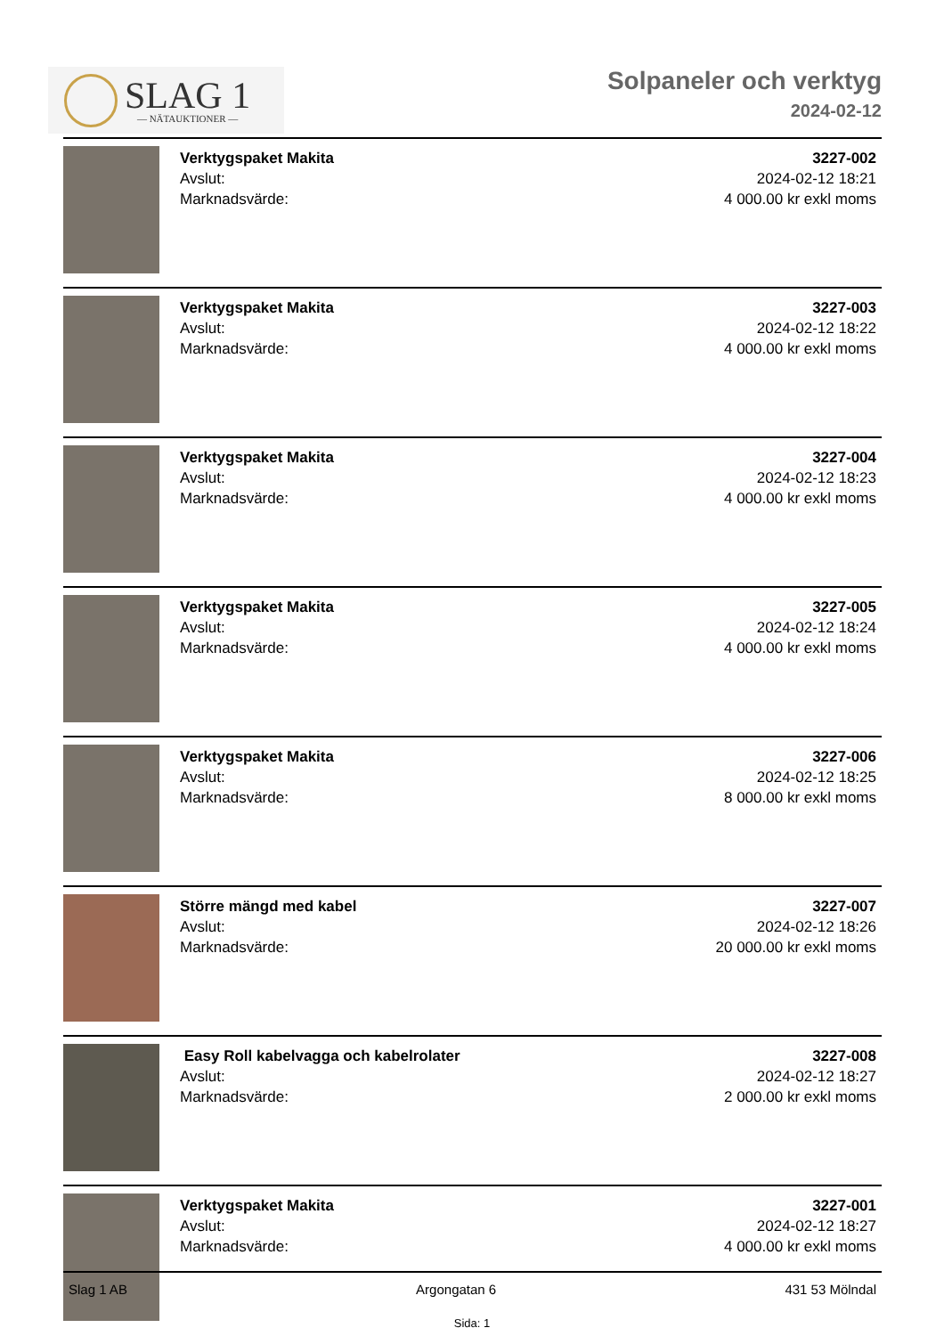SLAG 1
— NÄTAUKTIONER —
Solpaneler och verktyg
2024-02-12
Verktygspaket Makita
Avslut:
Marknadsvärde:
3227-002
2024-02-12 18:21
4 000.00 kr exkl moms
Verktygspaket Makita
Avslut:
Marknadsvärde:
3227-003
2024-02-12 18:22
4 000.00 kr exkl moms
Verktygspaket Makita
Avslut:
Marknadsvärde:
3227-004
2024-02-12 18:23
4 000.00 kr exkl moms
Verktygspaket Makita
Avslut:
Marknadsvärde:
3227-005
2024-02-12 18:24
4 000.00 kr exkl moms
Verktygspaket Makita
Avslut:
Marknadsvärde:
3227-006
2024-02-12 18:25
8 000.00 kr exkl moms
Större mängd med kabel
Avslut:
Marknadsvärde:
3227-007
2024-02-12 18:26
20 000.00 kr exkl moms
Easy Roll kabelvagga och kabelrolater
Avslut:
Marknadsvärde:
3227-008
2024-02-12 18:27
2 000.00 kr exkl moms
Verktygspaket Makita
Avslut:
Marknadsvärde:
3227-001
2024-02-12 18:27
4 000.00 kr exkl moms
Slag 1 AB Argongatan 6 431 53 Mölndal
Sida: 1